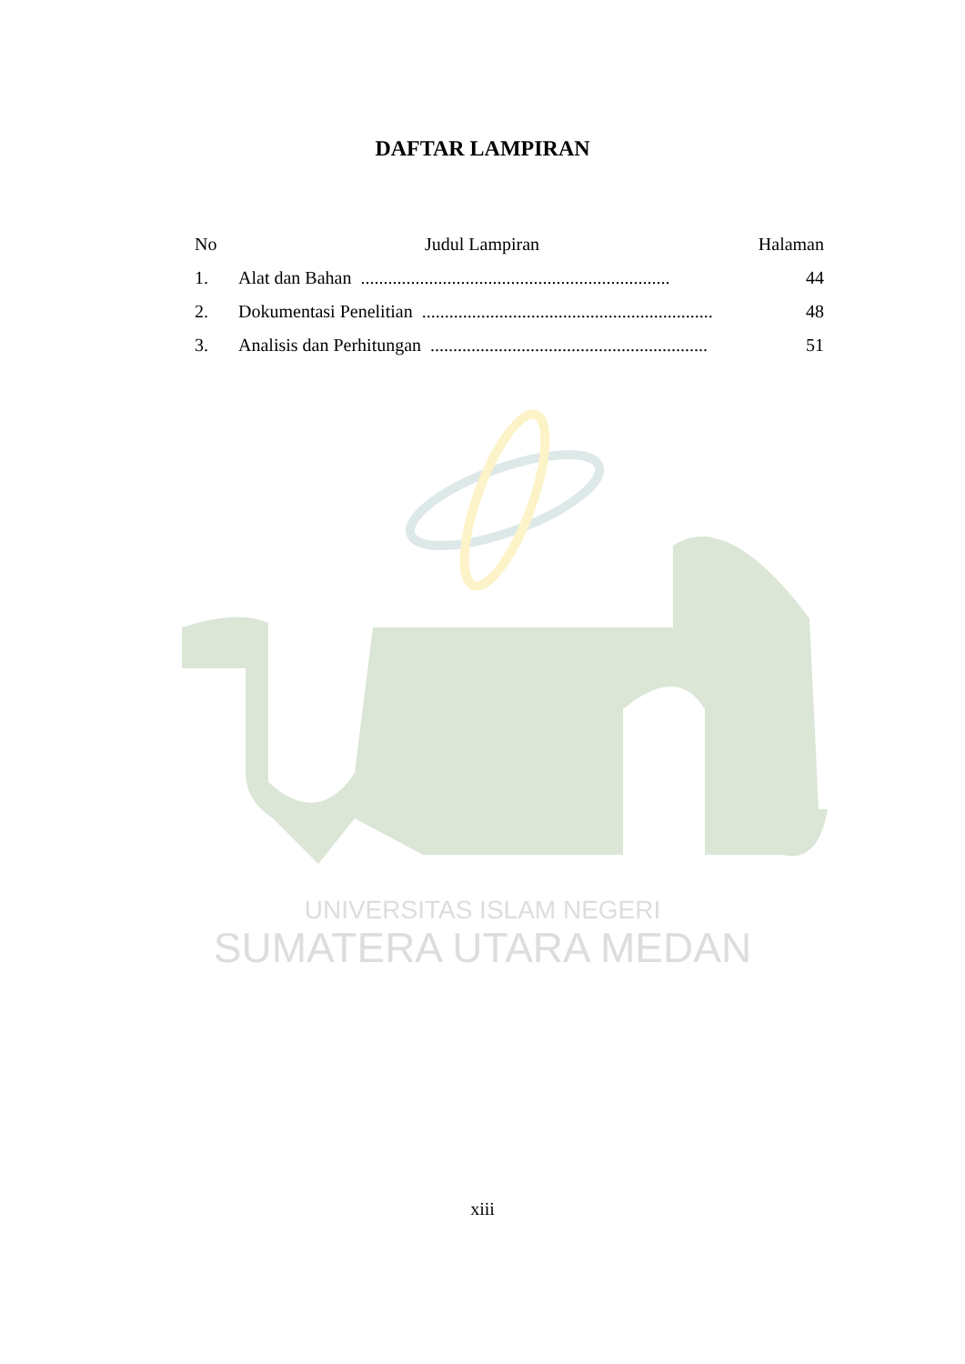UNIVERSITAS ISLAM NEGERI
SUMATERA UTARA MEDAN
DAFTAR LAMPIRAN
| No | Judul Lampiran | Halaman |
| --- | --- | --- |
| 1. | Alat dan Bahan .................................................................... | 44 |
| 2. | Dokumentasi Penelitian ................................................................ | 48 |
| 3. | Analisis dan Perhitungan ............................................................. | 51 |
xiii